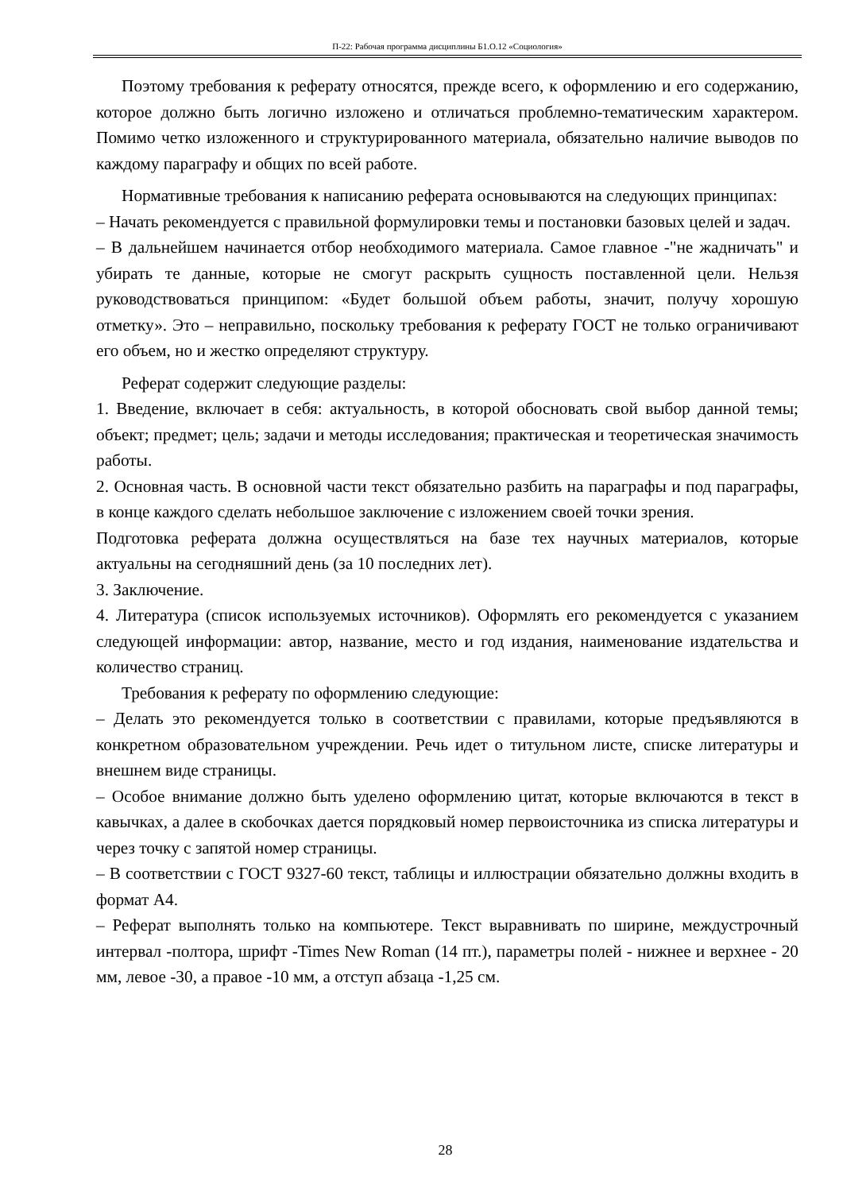П-22: Рабочая программа дисциплины Б1.О.12 «Социология»
Поэтому требования к реферату относятся, прежде всего, к оформлению и его содержанию, которое должно быть логично изложено и отличаться проблемно-тематическим характером. Помимо четко изложенного и структурированного материала, обязательно наличие выводов по каждому параграфу и общих по всей работе.
Нормативные требования к написанию реферата основываются на следующих принципах:
– Начать рекомендуется с правильной формулировки темы и постановки базовых целей и задач.
– В дальнейшем начинается отбор необходимого материала. Самое главное -"не жадничать" и убирать те данные, которые не смогут раскрыть сущность поставленной цели. Нельзя руководствоваться принципом: «Будет большой объем работы, значит, получу хорошую отметку». Это – неправильно, поскольку требования к реферату ГОСТ не только ограничивают его объем, но и жестко определяют структуру.
Реферат содержит следующие разделы:
1. Введение, включает в себя: актуальность, в которой обосновать свой выбор данной темы; объект; предмет; цель; задачи и методы исследования; практическая и теоретическая значимость работы.
2. Основная часть. В основной части текст обязательно разбить на параграфы и под параграфы, в конце каждого сделать небольшое заключение с изложением своей точки зрения.
Подготовка реферата должна осуществляться на базе тех научных материалов, которые актуальны на сегодняшний день (за 10 последних лет).
3. Заключение.
4. Литература (список используемых источников). Оформлять его рекомендуется с указанием следующей информации: автор, название, место и год издания, наименование издательства и количество страниц.
Требования к реферату по оформлению следующие:
– Делать это рекомендуется только в соответствии с правилами, которые предъявляются в конкретном образовательном учреждении. Речь идет о титульном листе, списке литературы и внешнем виде страницы.
– Особое внимание должно быть уделено оформлению цитат, которые включаются в текст в кавычках, а далее в скобочках дается порядковый номер первоисточника из списка литературы и через точку с запятой номер страницы.
– В соответствии с ГОСТ 9327-60 текст, таблицы и иллюстрации обязательно должны входить в формат А4.
– Реферат выполнять только на компьютере. Текст выравнивать по ширине, междустрочный интервал -полтора, шрифт -Times New Roman (14 пт.), параметры полей - нижнее и верхнее - 20 мм, левое -30, а правое -10 мм, а отступ абзаца -1,25 см.
28